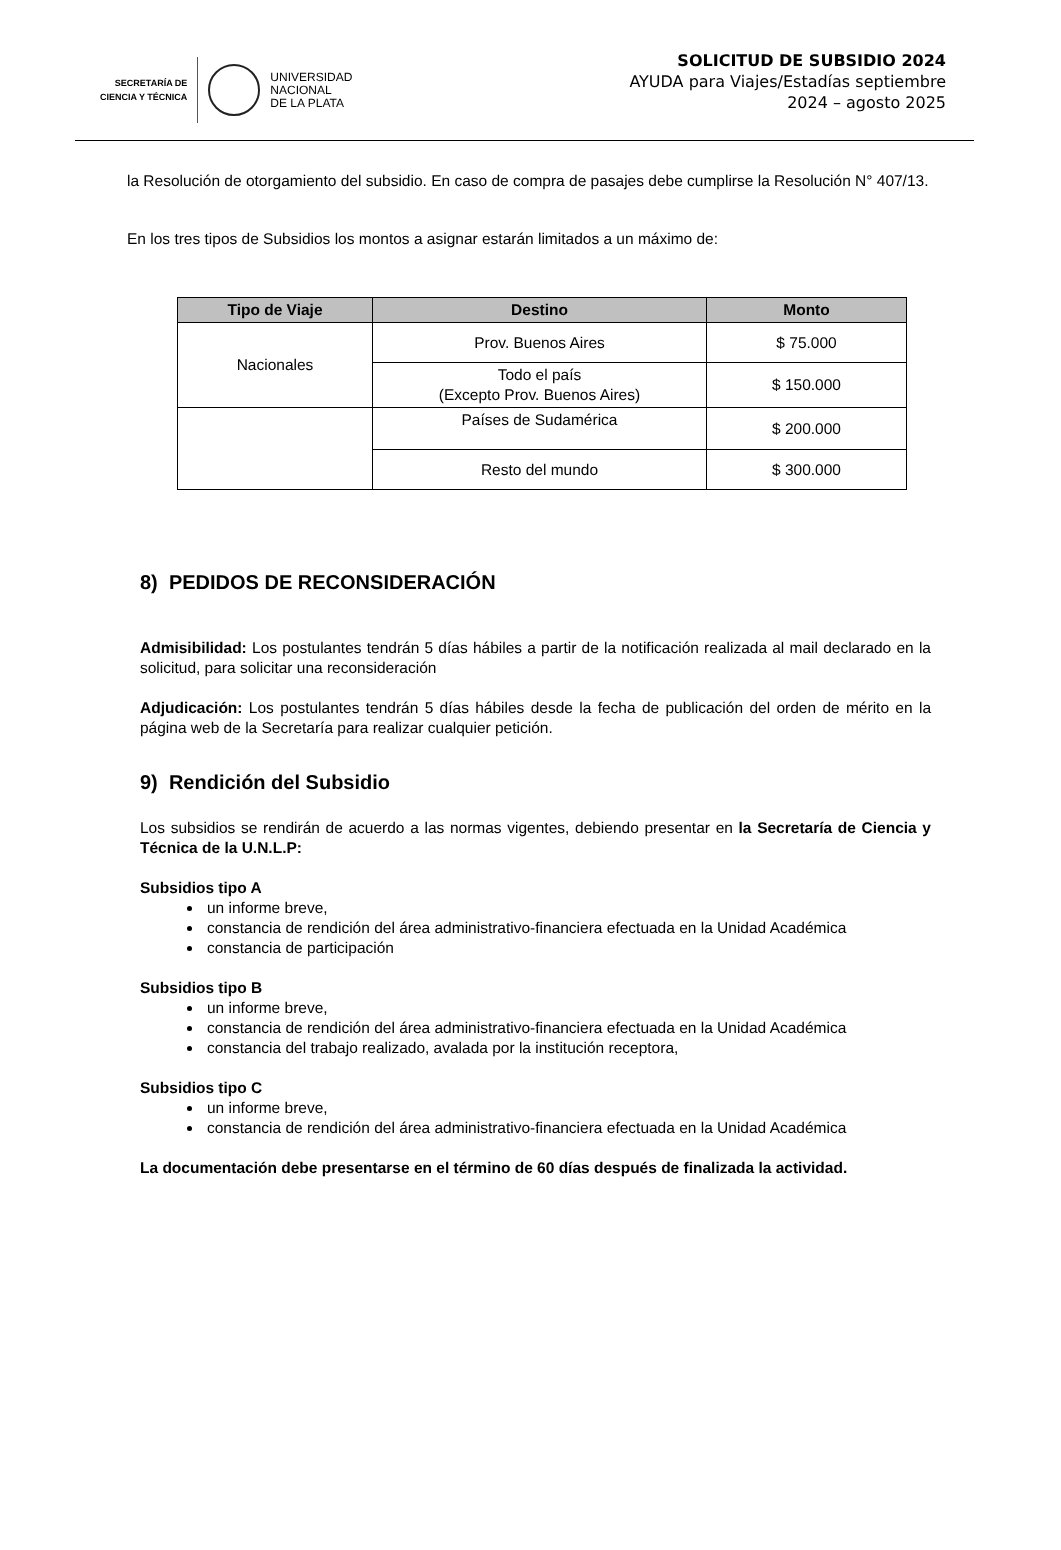SECRETARÍA DE
CIENCIA Y TÉCNICA
UNIVERSIDAD
NACIONAL
DE LA PLATA
SOLICITUD DE SUBSIDIO 2024
AYUDA para Viajes/Estadías septiembre
2024 – agosto 2025
la Resolución de otorgamiento del subsidio. En caso de compra de pasajes debe cumplirse la Resolución N° 407/13.
En los tres tipos de Subsidios los montos a asignar estarán limitados a un máximo de:
| Tipo de Viaje | Destino | Monto |
| --- | --- | --- |
| Nacionales | Prov. Buenos Aires | $ 75.000 |
| | Todo el país (Excepto Prov. Buenos Aires) | $ 150.000 |
| | Países de Sudamérica | $ 200.000 |
| | Resto del mundo | $ 300.000 |
8) PEDIDOS DE RECONSIDERACIÓN
Admisibilidad: Los postulantes tendrán 5 días hábiles a partir de la notificación realizada al mail declarado en la solicitud, para solicitar una reconsideración
Adjudicación: Los postulantes tendrán 5 días hábiles desde la fecha de publicación del orden de mérito en la página web de la Secretaría para realizar cualquier petición.
9) Rendición del Subsidio
Los subsidios se rendirán de acuerdo a las normas vigentes, debiendo presentar en la Secretaría de Ciencia y Técnica de la U.N.L.P:
Subsidios tipo A
un informe breve,
constancia de rendición del área administrativo-financiera efectuada en la Unidad Académica
constancia de participación
Subsidios tipo B
un informe breve,
constancia de rendición del área administrativo-financiera efectuada en la Unidad Académica
constancia del trabajo realizado, avalada por la institución receptora,
Subsidios tipo C
un informe breve,
constancia de rendición del área administrativo-financiera efectuada en la Unidad Académica
La documentación debe presentarse en el término de 60 días después de finalizada la actividad.